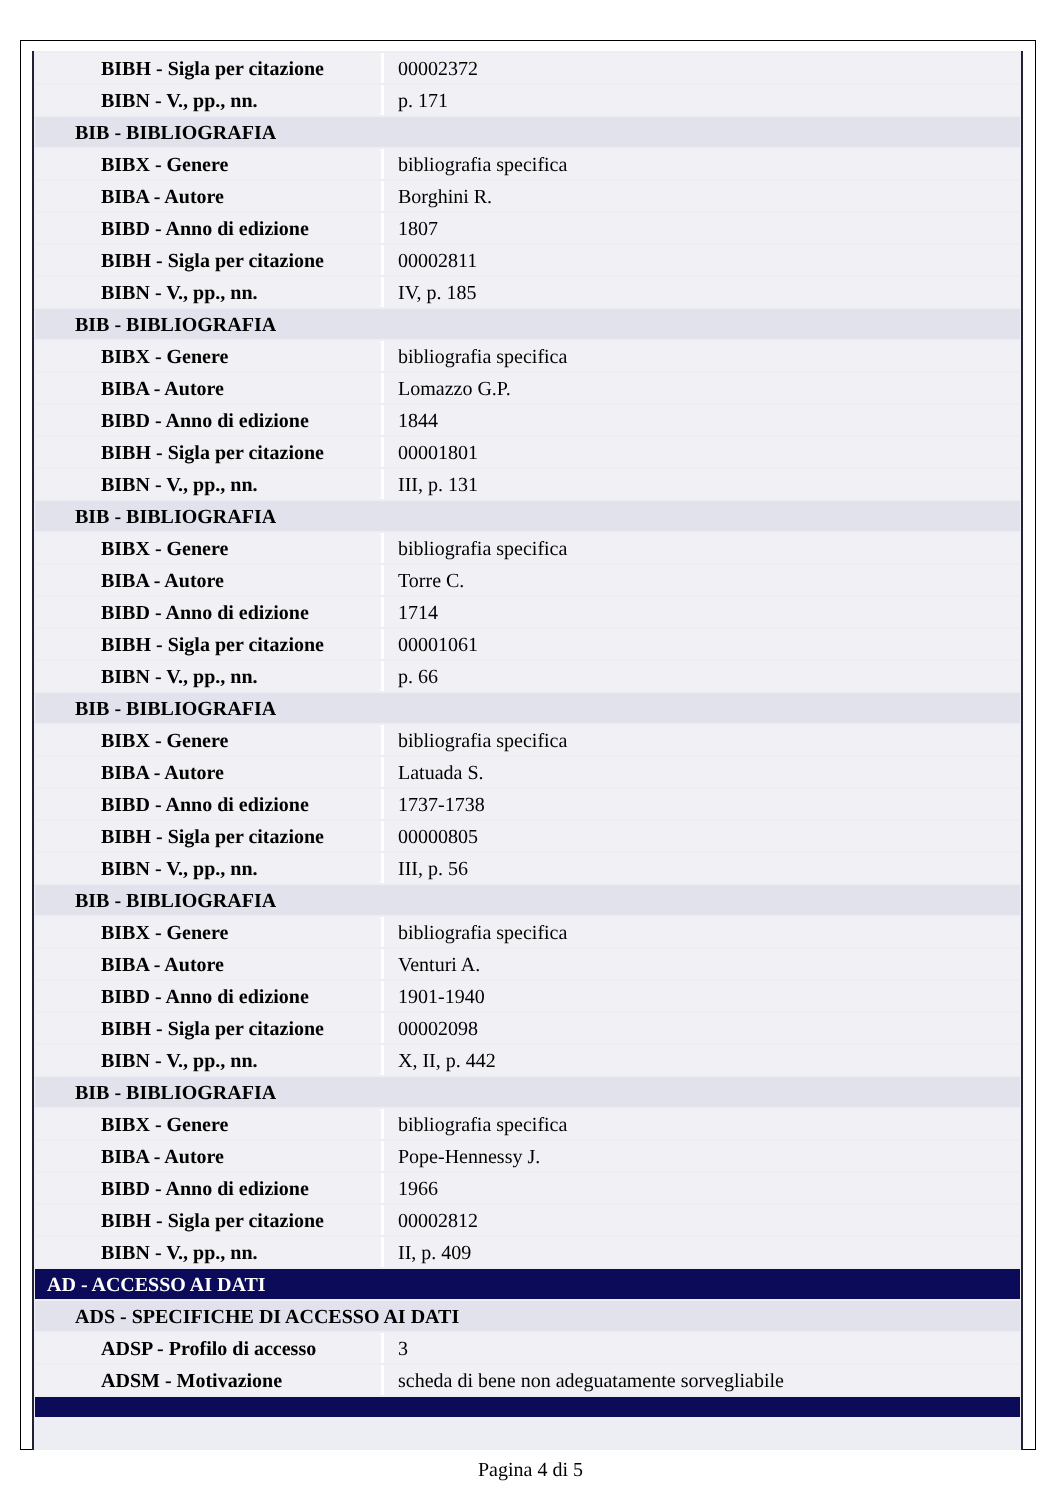| BIBH - Sigla per citazione | 00002372 |
| BIBN - V., pp., nn. | p. 171 |
| BIB - BIBLIOGRAFIA | |
| BIBX - Genere | bibliografia specifica |
| BIBA - Autore | Borghini R. |
| BIBD - Anno di edizione | 1807 |
| BIBH - Sigla per citazione | 00002811 |
| BIBN - V., pp., nn. | IV, p. 185 |
| BIB - BIBLIOGRAFIA | |
| BIBX - Genere | bibliografia specifica |
| BIBA - Autore | Lomazzo G.P. |
| BIBD - Anno di edizione | 1844 |
| BIBH - Sigla per citazione | 00001801 |
| BIBN - V., pp., nn. | III, p. 131 |
| BIB - BIBLIOGRAFIA | |
| BIBX - Genere | bibliografia specifica |
| BIBA - Autore | Torre C. |
| BIBD - Anno di edizione | 1714 |
| BIBH - Sigla per citazione | 00001061 |
| BIBN - V., pp., nn. | p. 66 |
| BIB - BIBLIOGRAFIA | |
| BIBX - Genere | bibliografia specifica |
| BIBA - Autore | Latuada S. |
| BIBD - Anno di edizione | 1737-1738 |
| BIBH - Sigla per citazione | 00000805 |
| BIBN - V., pp., nn. | III, p. 56 |
| BIB - BIBLIOGRAFIA | |
| BIBX - Genere | bibliografia specifica |
| BIBA - Autore | Venturi A. |
| BIBD - Anno di edizione | 1901-1940 |
| BIBH - Sigla per citazione | 00002098 |
| BIBN - V., pp., nn. | X, II, p. 442 |
| BIB - BIBLIOGRAFIA | |
| BIBX - Genere | bibliografia specifica |
| BIBA - Autore | Pope-Hennessy J. |
| BIBD - Anno di edizione | 1966 |
| BIBH - Sigla per citazione | 00002812 |
| BIBN - V., pp., nn. | II, p. 409 |
| AD - ACCESSO AI DATI | |
| ADS - SPECIFICHE DI ACCESSO AI DATI | |
| ADSP - Profilo di accesso | 3 |
| ADSM - Motivazione | scheda di bene non adeguatamente sorvegliabile |
Pagina 4 di 5